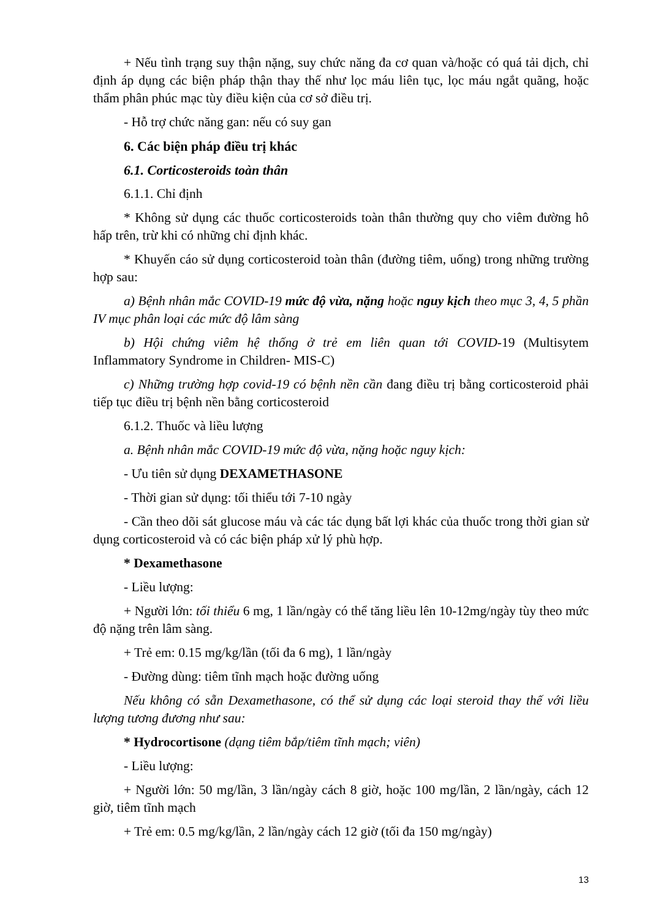+ Nếu tình trạng suy thận nặng, suy chức năng đa cơ quan và/hoặc có quá tải dịch, chỉ định áp dụng các biện pháp thận thay thế như lọc máu liên tục, lọc máu ngắt quãng, hoặc thẩm phân phúc mạc tùy điều kiện của cơ sở điều trị.
- Hỗ trợ chức năng gan: nếu có suy gan
6. Các biện pháp điều trị khác
6.1. Corticosteroids toàn thân
6.1.1. Chỉ định
* Không sử dụng các thuốc corticosteroids toàn thân thường quy cho viêm đường hô hấp trên, trừ khi có những chỉ định khác.
* Khuyến cáo sử dụng corticosteroid toàn thân (đường tiêm, uống) trong những trường hợp sau:
a) Bệnh nhân mắc COVID-19 mức độ vừa, nặng hoặc nguy kịch theo mục 3, 4, 5 phần IV mục phân loại các mức độ lâm sàng
b) Hội chứng viêm hệ thống ở trẻ em liên quan tới COVID-19 (Multisytem Inflammatory Syndrome in Children- MIS-C)
c) Những trường hợp covid-19 có bệnh nền cần đang điều trị bằng corticosteroid phải tiếp tục điều trị bệnh nền bằng corticosteroid
6.1.2. Thuốc và liều lượng
a. Bệnh nhân mắc COVID-19 mức độ vừa, nặng hoặc nguy kịch:
- Ưu tiên sử dụng DEXAMETHASONE
- Thời gian sử dụng: tối thiểu tới 7-10 ngày
- Cần theo dõi sát glucose máu và các tác dụng bất lợi khác của thuốc trong thời gian sử dụng corticosteroid và có các biện pháp xử lý phù hợp.
* Dexamethasone
- Liều lượng:
+ Người lớn: tối thiểu 6 mg, 1 lần/ngày có thể tăng liều lên 10-12mg/ngày tùy theo mức độ nặng trên lâm sàng.
+ Trẻ em: 0.15 mg/kg/lần (tối đa 6 mg), 1 lần/ngày
- Đường dùng: tiêm tĩnh mạch hoặc đường uống
Nếu không có sẵn Dexamethasone, có thể sử dụng các loại steroid thay thế với liều lượng tương đương như sau:
* Hydrocortisone (dạng tiêm bắp/tiêm tĩnh mạch; viên)
- Liều lượng:
+ Người lớn: 50 mg/lần, 3 lần/ngày cách 8 giờ, hoặc 100 mg/lần, 2 lần/ngày, cách 12 giờ, tiêm tĩnh mạch
+ Trẻ em: 0.5 mg/kg/lần, 2 lần/ngày cách 12 giờ (tối đa 150 mg/ngày)
13